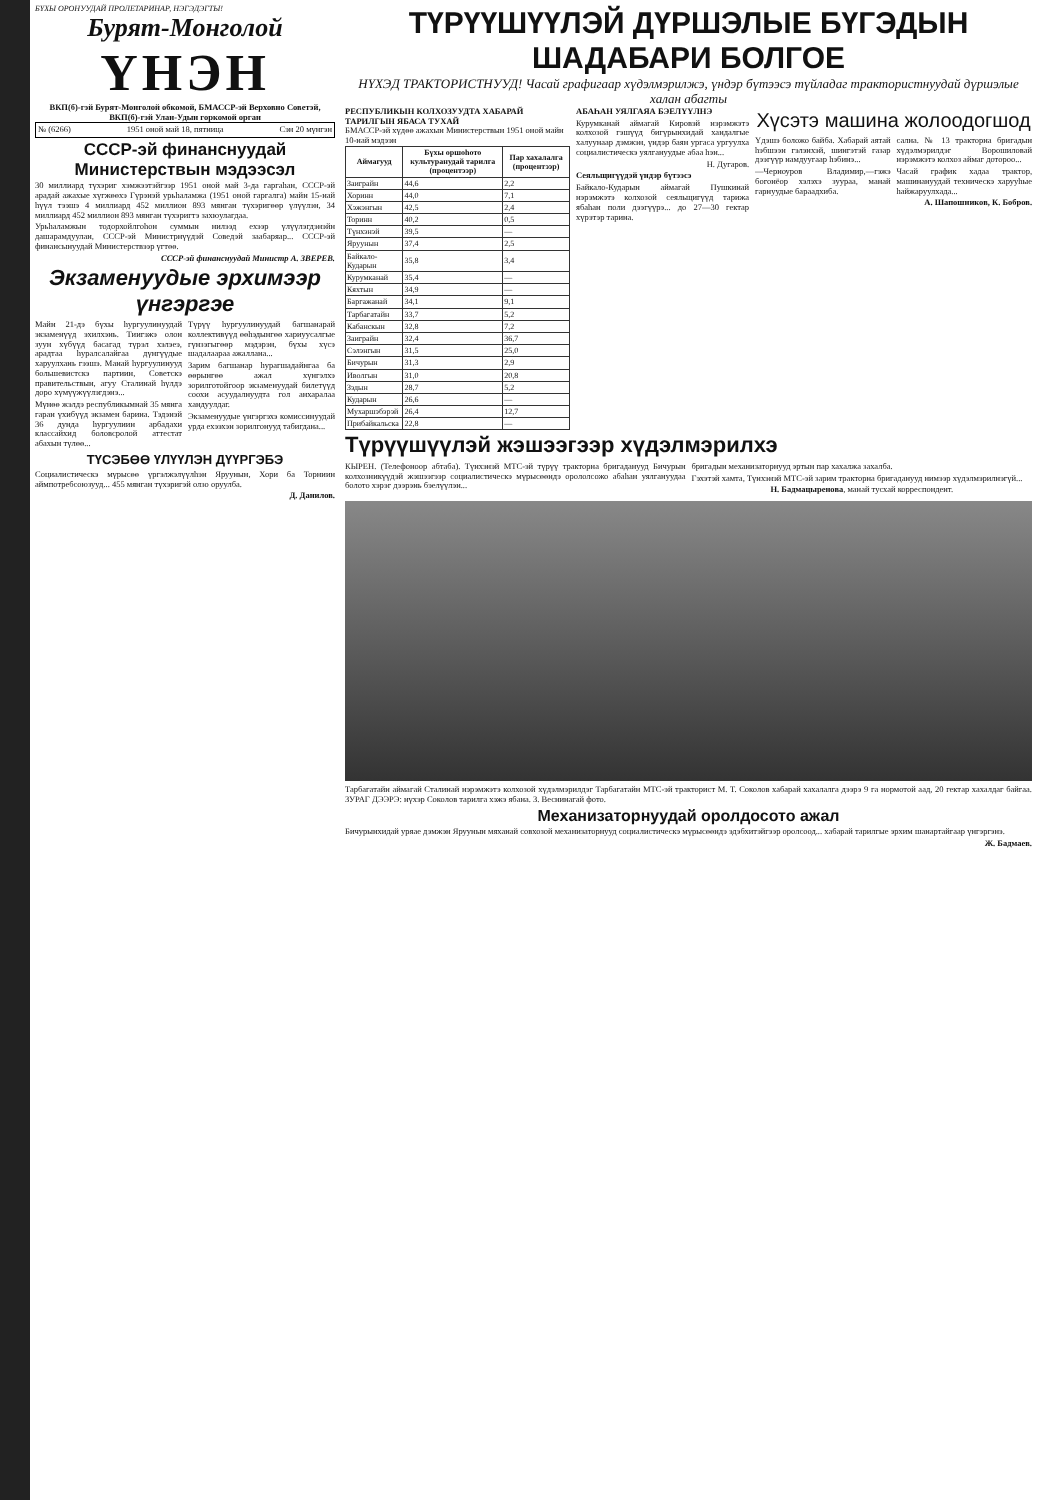БҮХЫ ОРОНУУДАЙ ПРОЛЕТАРИНАР, НЭГЭДЭГТЫ!
Бурят-Монголой
ҮНЭН
ВКП(б)-гэй Бурят-Монголой обкомой, БМАССР-эй Верховно Советэй, ВКП(б)-гэй Улан-Удын горкомой орган
№ (6266) 1951 оной май 18, пятница Сэн 20 мүнгэн
СССР-эй финанснуудай Министерствын мэдээсэл
30 миллиард түхэриг хэмжээтэйгээр 1951 оной май 3-да гаргаһан, СССР-эй арадай ажахые хүгжөөхэ Гүрэнэй урьһаламжа (1951 оной гаргалга) майн 15-най һүүл тээшэ 4 миллиард 452 миллион 893 мянган түхэригөөр үлүүлэн, 34 миллиард 452 миллион 893 мянган түхэригтэ захюулагдаа.
Урьһаламжын тодорхойлгоһон суммын нилээд ехээр үлүүлэгдэнэйн дашарамдуулан, СССР-эй Министрнүүдэй Соведэй заабаряар... СССР-эй финансынуудай Министерствээр үгтөө.
СССР-эй финанснуудай Министр А. ЗВЕРЕВ.
Экзаменуудые эрхимээр үнгэргэе
Майн 21-дэ бүхы һургуулинуудай экзаменүүд эхилхэнь. Тиигэжэ олон зуун хүбүүд басагад түрэл хэлэеэ, арадтаа һуралсалайгаа дүнгүүдые харуулхань гээшэ. Манай һургуулинууд большевистскэ партиин, Советскэ правительствын, агуу Сталинай һүлдэ доро хүмүүжүүлэгдэнэ...
Мүнөө жэлдэ республикымнай 35 мянга гаран үхибүүд экзамен барина. Тэдэнэй 36 дунда һургуулиин арбадахи классайхид боловсролой аттестат абахын түлөө...
Түрүү һургуулинуудай багшанарай коллективүүд өөһэдынгөө хариуусалгые гүнзэгыгөөр мэдэрэн, бүхы хүсэ шадалаараа ажаллана...
Зарим багшанар һурагшадайнгаа ба өөрынгөө ажал хүнгэлхэ зорилготойгоор экзаменуудай билетүүд соохи асуудалнуудта гол анхаралаа хандуулдаг.
Экзаменуудые үнгэргэхэ комиссинуудай урда ехээхэн зорилгонууд табигдана...
ТҮСЭБӨӨ ҮЛҮҮЛЭН ДҮҮРГЭБЭ
Социалистическэ мүрысөө үргэлжэлүүлһэн Яруунын, Хори ба Торниин аймпотребсоюзууд... 455 мянган түхэригэй олзо оруулба.
Д. Данилов.
ТҮРҮҮШҮҮЛЭЙ ДҮРШЭЛЫЕ БҮГЭДЫН ШАДАБАРИ БОЛГОЕ
НҮХЭД ТРАКТОРИСТНУУД! Часай графигаар хүдэлмэрилжэ, үндэр бүтээсэ түйладаг трактористнуудай дүршэлые халан абагты
РЕСПУБЛИКЫН КОЛХОЗУУДТА ХАБАРАЙ ТАРИЛГЫН ЯБАСА ТУХАЙ
БМАССР-эй хүдөө ажахын Министерствын 1951 оной майн 10-най мэдээн
| Аймагууд | Бүхы оршоһото культуранудай тарилга (процентээр) | Пар хахалалга (процентээр) |
| --- | --- | --- |
| Заиграйн | 44,6 | 2,2 |
| Хоринн | 44,0 | 7,1 |
| Хэжэнгын | 42,5 | 2,4 |
| Торинн | 40,2 | 0,5 |
| Түнхэнэй | 39,5 | — |
| Яруунын | 37,4 | 2,5 |
| Байкало-Кударын | 35,8 | 3,4 |
| Курумканай | 35,4 | — |
| Кяхтын | 34,9 | — |
| Баргажанай | 34,1 | 9,1 |
| Тарбагатайн | 33,7 | 5,2 |
| Кабанскын | 32,8 | 7,2 |
| Заиграйн | 32,4 | 36,7 |
| Сэлэнгын | 31,5 | 25,0 |
| Бичурын | 31,3 | 2,9 |
| Иволгын | 31,0 | 20,8 |
| Зэдын | 28,7 | 5,2 |
| Кударын | 26,6 | — |
| Мухаршэбэрэй | 26,4 | 12,7 |
| Прибайкальска | 22,8 | — |
АБАҺАН УЯЛГАЯА БЭЕЛҮҮЛНЭ
Курумканай аймагай Кировэй нэрэмжэтэ колхозой гэшүүд бигүрынхидай хандалгые халуунаар дэмжэн, үндэр баян ургаса ургуулха социалистическэ уялгануудые абаа һэн...
Н. Дугаров.
Сеяльщигүүдэй үндэр бүтээсэ
Байкало-Кударын аймагай Пушкинай нэрэмжэтэ колхозой сеяльщигүүд тарижа ябаһан поли дээгүүрэ... до 27—30 гектар хүрэтэр тарина.
Хүсэтэ машина жолоодогшод
Үдэшэ боложо байба. Хабарай аятай һэбшээн гэлэнхэй, шингэтэй газар дээгүүр намдуугаар һэбинэ...
—Черноуров Владимир,—гэжэ богонёор хэлэхэ зуураа, манай гарнуудые бараадхиба.
сална. № 13 тракторна бригадын хүдэлмэрилдэг Ворошиловай нэрэмжэтэ колхоз аймаг дотороо...
Часай график хадаа трактор, машинануудай техническэ харууһые һайжаруулхада...
А. Шапошников, К. Бобров.
Түрүүшүүлэй жэшээгээр хүдэлмэрилхэ
КЫРЕН. (Телефоноор абтаба). Түнхэнэй МТС-эй түрүү тракторна бригаданууд Бичурын колхозникүүдэй жэшээгээр социалистическэ мүрысөөндэ орололсожо абаһан уялгануудаа болото хэрэг дээрэнь бэелүүлэн...
бригадын механизаторнууд эртын пар хахалжа захалба.
Гэхэтэй хамта, Түнхэнэй МТС-эй зарим тракторна бригаданууд нимээр хүдэлмэрилнэгүй...
Н. Бадмацыренова, манай тусхай корреспондент.
Тарбагатайн аймагай Сталинай нэрэмжэтэ колхозой хүдэлмэрилдэг Тарбагатайн МТС-эй тракторист М. Т. Соколов хабарай хахалалга дээрэ 9 га нормотой аад, 20 гектар хахалдаг байгаа. ЗУРАГ ДЭЭРЭ: нүхэр Соколов тарилга хэжэ ябана. З. Веснинагай фото.
Механизаторнуудай оролдосото ажал
Бичурынхидай уряае дэмжэн Яруунын мяханай совхозой механизаторнууд социалистическэ мүрысөөндэ эдэбхитэйгээр оролсоод... хабарай тарилгые эрхим шанартайгаар үнгэргэнэ.
Ж. Бадмаев.